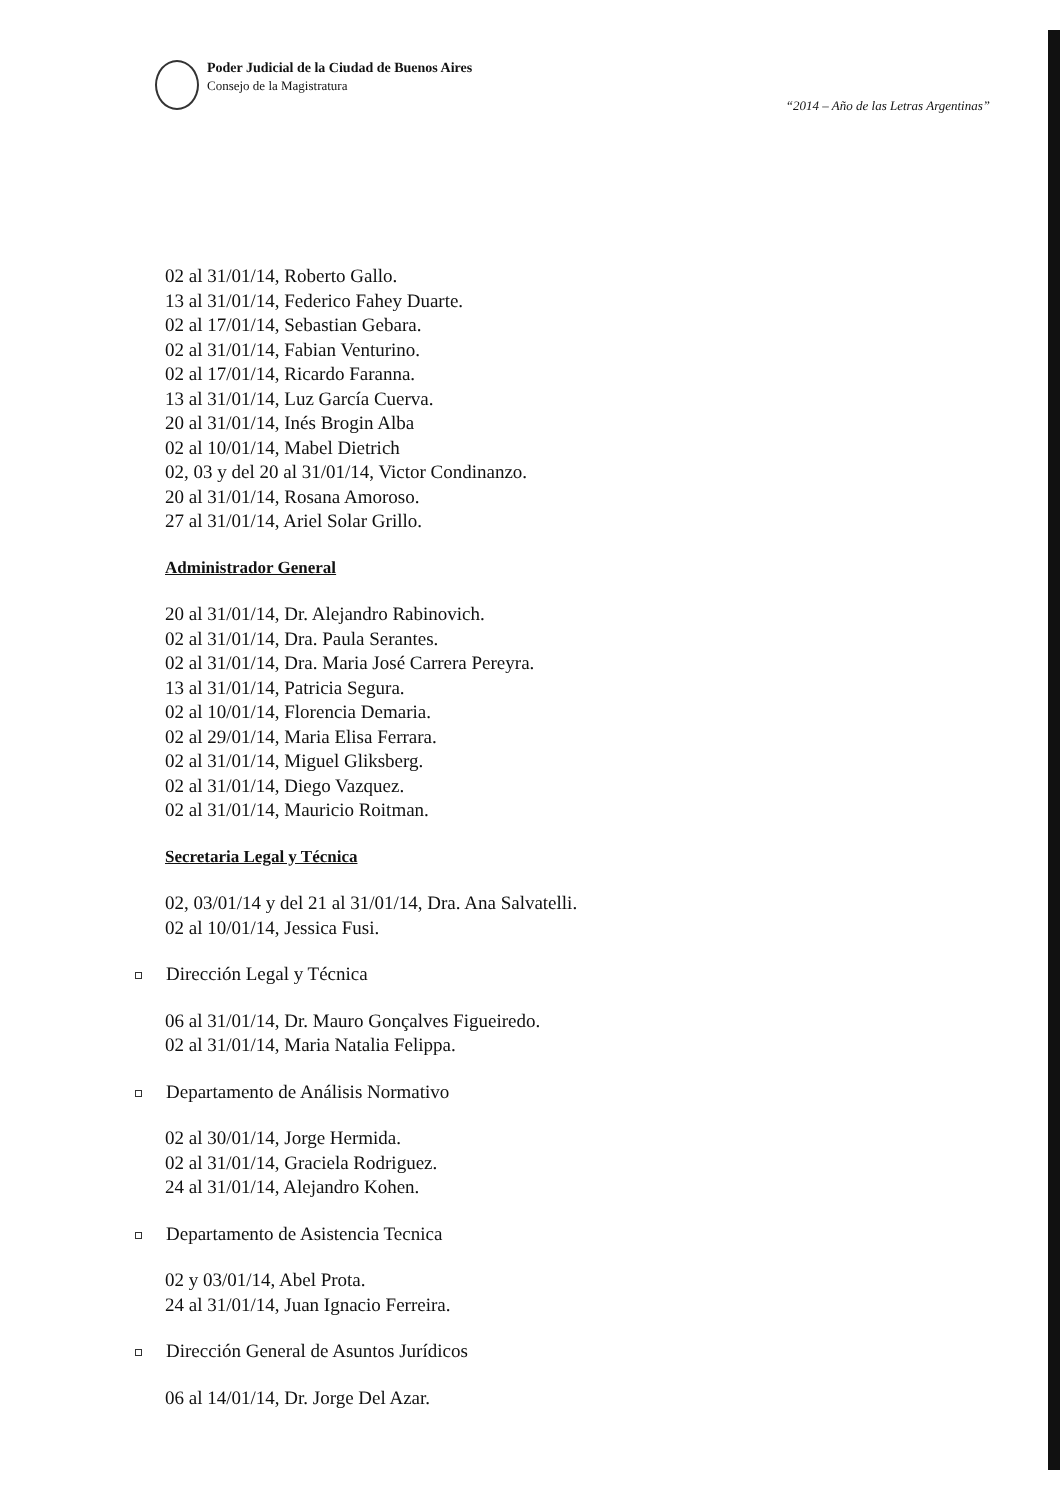Poder Judicial de la Ciudad de Buenos Aires
Consejo de la Magistratura
“2014 – Año de las Letras Argentinas”
02 al 31/01/14, Roberto Gallo.
13 al 31/01/14, Federico Fahey Duarte.
02 al 17/01/14, Sebastian Gebara.
02 al 31/01/14, Fabian Venturino.
02 al 17/01/14, Ricardo Faranna.
13 al 31/01/14, Luz García Cuerva.
20 al 31/01/14, Inés Brogin Alba
02 al 10/01/14, Mabel Dietrich
02, 03 y del 20 al 31/01/14, Victor Condinanzo.
20 al 31/01/14, Rosana Amoroso.
27 al 31/01/14, Ariel Solar Grillo.
Administrador General
20 al 31/01/14, Dr. Alejandro Rabinovich.
02 al 31/01/14, Dra. Paula Serantes.
02 al 31/01/14, Dra. Maria José Carrera Pereyra.
13 al 31/01/14, Patricia Segura.
02 al 10/01/14, Florencia Demaria.
02 al 29/01/14, Maria Elisa Ferrara.
02 al 31/01/14, Miguel Gliksberg.
02 al 31/01/14, Diego Vazquez.
02 al 31/01/14, Mauricio Roitman.
Secretaria Legal y Técnica
02, 03/01/14 y del 21 al 31/01/14, Dra. Ana Salvatelli.
02 al 10/01/14, Jessica Fusi.
Dirección Legal y Técnica
06 al 31/01/14, Dr. Mauro Gonçalves Figueiredo.
02 al 31/01/14, Maria Natalia Felippa.
Departamento de Análisis Normativo
02 al 30/01/14, Jorge Hermida.
02 al 31/01/14, Graciela Rodriguez.
24 al 31/01/14, Alejandro Kohen.
Departamento de Asistencia Tecnica
02 y 03/01/14, Abel Prota.
24 al 31/01/14, Juan Ignacio Ferreira.
Dirección General de Asuntos Jurídicos
06 al 14/01/14, Dr. Jorge Del Azar.